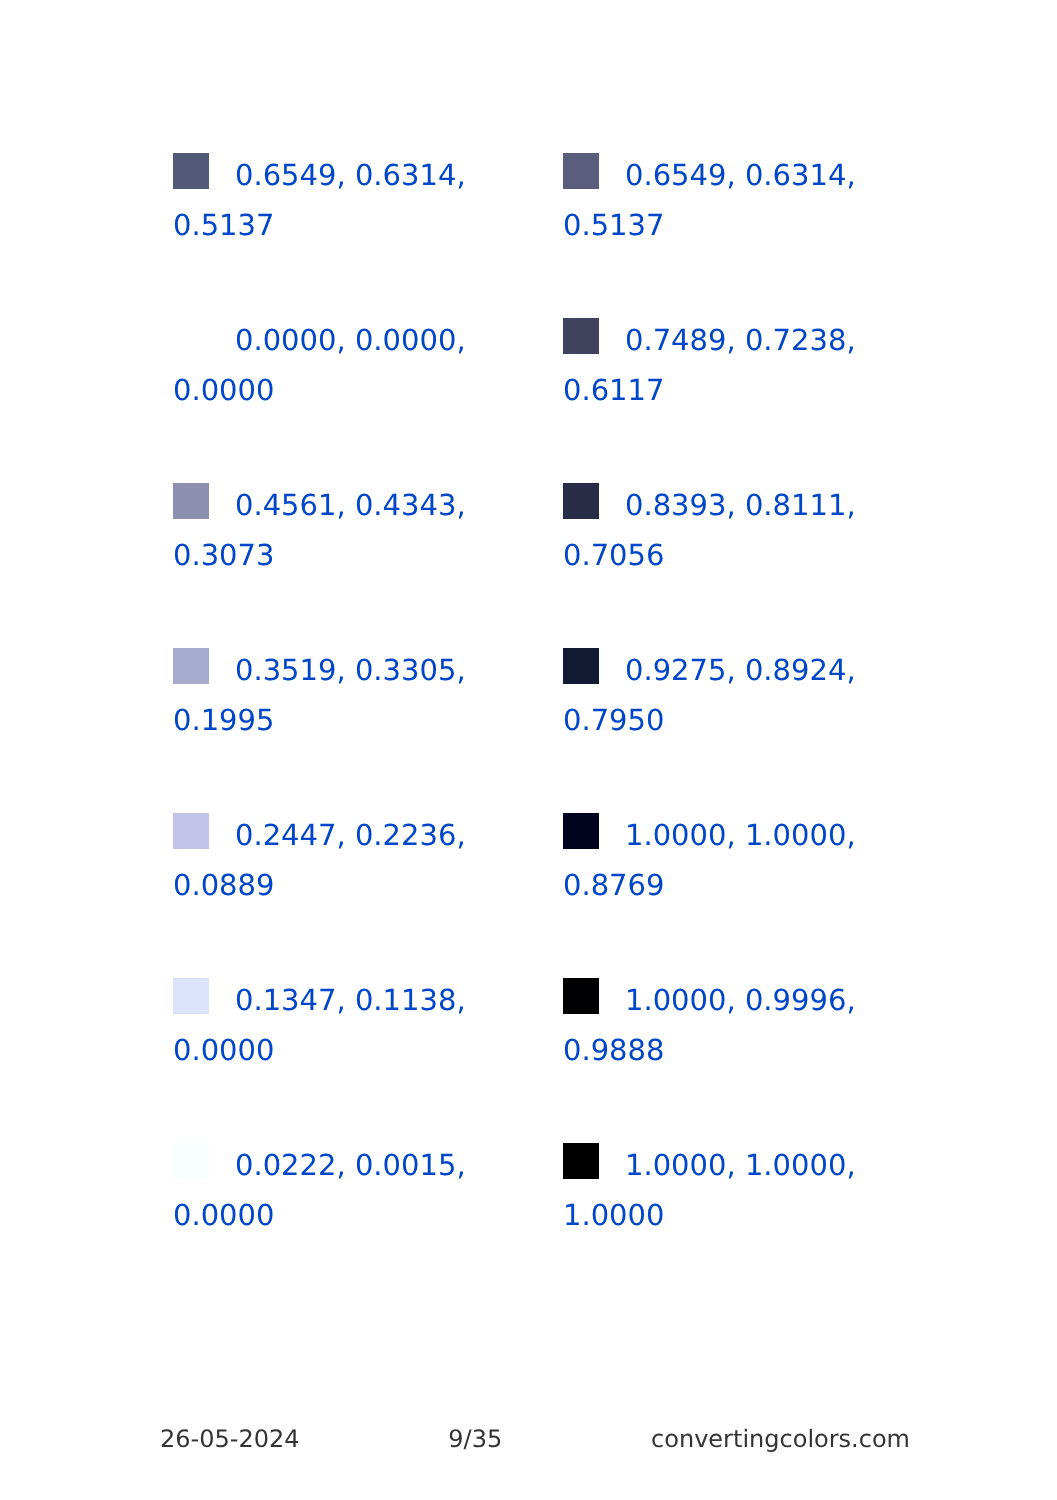0.6549, 0.6314,
0.5137
0.6549, 0.6314,
0.5137
0.0000, 0.0000,
0.0000
0.7489, 0.7238,
0.6117
0.4561, 0.4343,
0.3073
0.8393, 0.8111,
0.7056
0.3519, 0.3305,
0.1995
0.9275, 0.8924,
0.7950
0.2447, 0.2236,
0.0889
1.0000, 1.0000,
0.8769
0.1347, 0.1138,
0.0000
1.0000, 0.9996,
0.9888
0.0222, 0.0015,
0.0000
1.0000, 1.0000,
1.0000
26-05-2024 9/35 convertingcolors.com